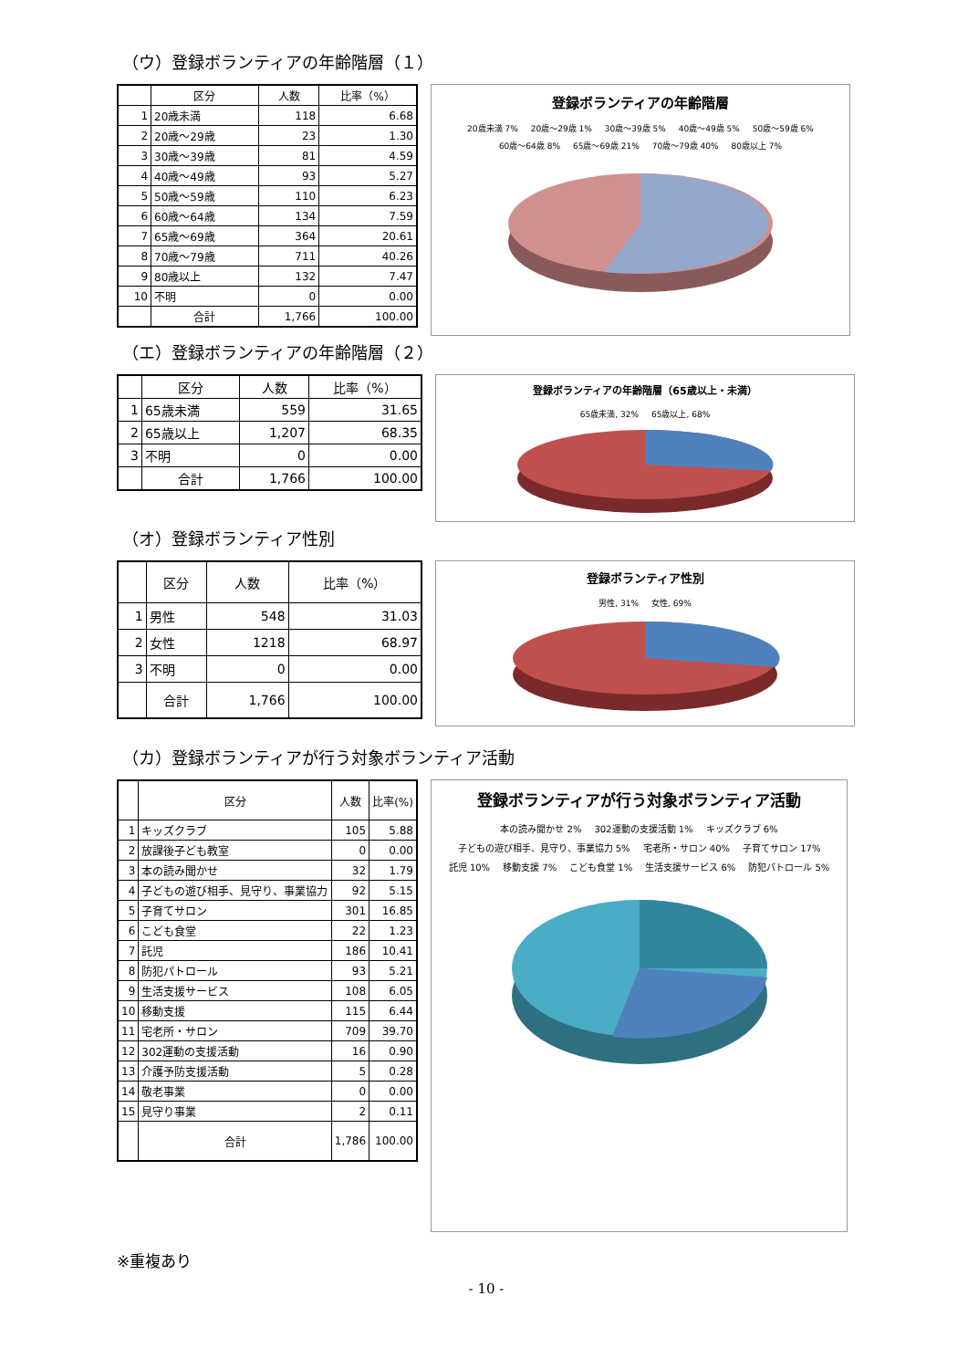（ウ）登録ボランティアの年齢階層（１）
| | 区分 | 人数 | 比率（%） |
| --- | --- | --- | --- |
| 1 | 20歳未満 | 118 | 6.68 |
| 2 | 20歳～29歳 | 23 | 1.30 |
| 3 | 30歳～39歳 | 81 | 4.59 |
| 4 | 40歳～49歳 | 93 | 5.27 |
| 5 | 50歳～59歳 | 110 | 6.23 |
| 6 | 60歳～64歳 | 134 | 7.59 |
| 7 | 65歳～69歳 | 364 | 20.61 |
| 8 | 70歳～79歳 | 711 | 40.26 |
| 9 | 80歳以上 | 132 | 7.47 |
| 10 | 不明 | 0 | 0.00 |
| | 合計 | 1,766 | 100.00 |
登録ボランティアの年齢階層
20歳未満 7% 20歳～29歳 1% 30歳～39歳 5% 40歳～49歳 5% 50歳～59歳 6% 60歳～64歳 8% 65歳～69歳 21% 70歳～79歳 40% 80歳以上 7%
（エ）登録ボランティアの年齢階層（２）
| | 区分 | 人数 | 比率（%） |
| --- | --- | --- | --- |
| 1 | 65歳未満 | 559 | 31.65 |
| 2 | 65歳以上 | 1,207 | 68.35 |
| 3 | 不明 | 0 | 0.00 |
| | 合計 | 1,766 | 100.00 |
登録ボランティアの年齢階層（65歳以上・未満）
65歳未満, 32% 65歳以上, 68%
（オ）登録ボランティア性別
| | 区分 | 人数 | 比率（%） |
| --- | --- | --- | --- |
| 1 | 男性 | 548 | 31.03 |
| 2 | 女性 | 1218 | 68.97 |
| 3 | 不明 | 0 | 0.00 |
| | 合計 | 1,766 | 100.00 |
登録ボランティア性別
男性, 31% 女性, 69%
（カ）登録ボランティアが行う対象ボランティア活動
| | 区分 | 人数 | 比率(%) |
| --- | --- | --- | --- |
| 1 | キッズクラブ | 105 | 5.88 |
| 2 | 放課後子ども教室 | 0 | 0.00 |
| 3 | 本の読み聞かせ | 32 | 1.79 |
| 4 | 子どもの遊び相手、見守り、事業協力 | 92 | 5.15 |
| 5 | 子育てサロン | 301 | 16.85 |
| 6 | こども食堂 | 22 | 1.23 |
| 7 | 託児 | 186 | 10.41 |
| 8 | 防犯パトロール | 93 | 5.21 |
| 9 | 生活支援サービス | 108 | 6.05 |
| 10 | 移動支援 | 115 | 6.44 |
| 11 | 宅老所・サロン | 709 | 39.70 |
| 12 | 302運動の支援活動 | 16 | 0.90 |
| 13 | 介護予防支援活動 | 5 | 0.28 |
| 14 | 敬老事業 | 0 | 0.00 |
| 15 | 見守り事業 | 2 | 0.11 |
| | 合計 | 1,786 | 100.00 |
登録ボランティアが行う対象ボランティア活動
本の読み聞かせ 2% 302運動の支援活動 1% キッズクラブ 6% 子どもの遊び相手、見守り、事業協力 5% 宅老所・サロン 40% 子育てサロン 17% 託児 10% 移動支援 7% こども食堂 1% 生活支援サービス 6% 防犯パトロール 5%
※重複あり
- 10 -